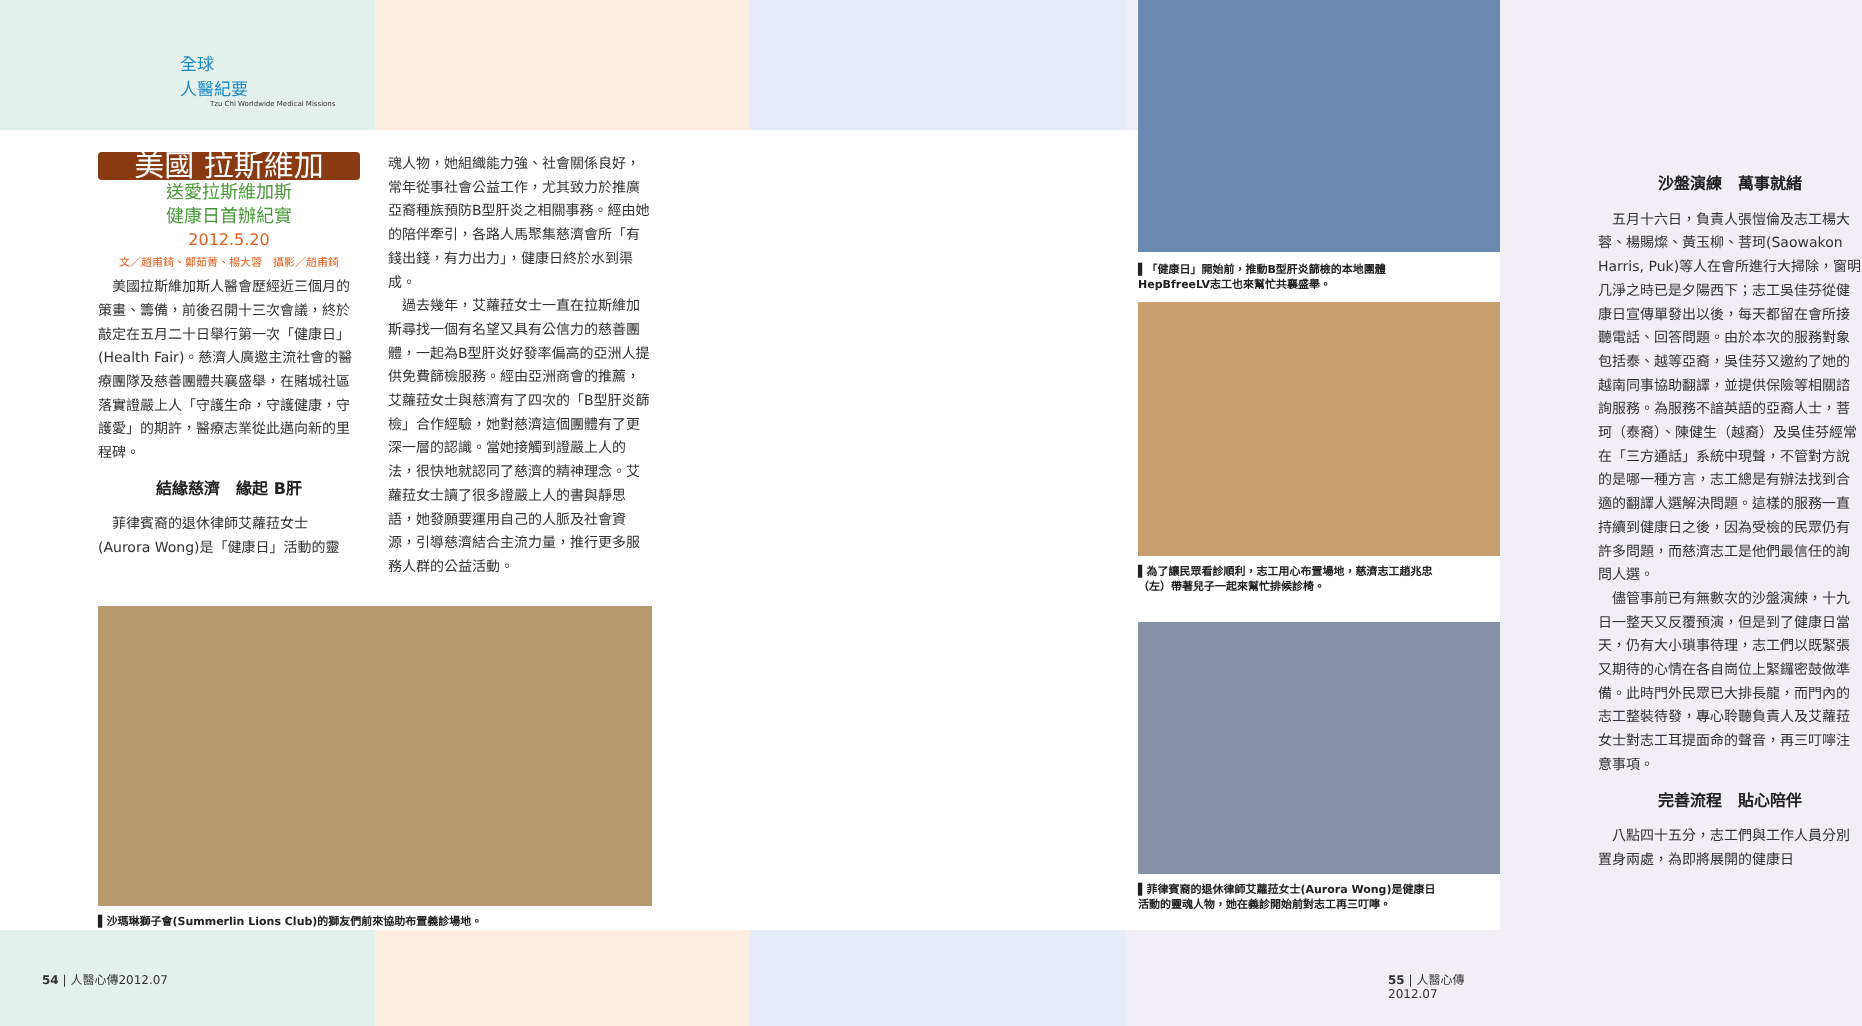全球
人醫紀要
Tzu Chi Worldwide Medical Missions
美國 拉斯維加
送愛拉斯維加斯
健康日首辦紀實
2012.5.20
文／趙甫錡、鄭茹菁、楊大蓉　攝影／趙甫錡
美國拉斯維加斯人醫會歷經近三個月的策畫、籌備，前後召開十三次會議，終於敲定在五月二十日舉行第一次「健康日」(Health Fair)。慈濟人廣邀主流社會的醫療團隊及慈善團體共襄盛舉，在賭城社區落實證嚴上人「守護生命，守護健康，守護愛」的期許，醫療志業從此邁向新的里程碑。
結緣慈濟　緣起 B肝
菲律賓裔的退休律師艾蘿菈女士(Aurora Wong)是「健康日」活動的靈
魂人物，她組織能力強、社會關係良好，常年從事社會公益工作，尤其致力於推廣亞裔種族預防B型肝炎之相關事務。經由她的陪伴牽引，各路人馬聚集慈濟會所「有錢出錢，有力出力」，健康日終於水到渠成。
過去幾年，艾蘿菈女士一直在拉斯維加斯尋找一個有名望又具有公信力的慈善團體，一起為B型肝炎好發率偏高的亞洲人提供免費篩檢服務。經由亞洲商會的推薦，艾蘿菈女士與慈濟有了四次的「B型肝炎篩檢」合作經驗，她對慈濟這個團體有了更深一層的認識。當她接觸到證嚴上人的法，很快地就認同了慈濟的精神理念。艾蘿菈女士讀了很多證嚴上人的書與靜思語，她發願要運用自己的人脈及社會資源，引導慈濟結合主流力量，推行更多服務人群的公益活動。
▌沙瑪琳獅子會(Summerlin Lions Club)的獅友們前來協助布置義診場地。
54 | 人醫心傳2012.07
沙盤演練　萬事就緒
五月十六日，負責人張愷倫及志工楊大蓉、楊賜燦、黃玉柳、菩珂(Saowakon Harris, Puk)等人在會所進行大掃除，窗明几淨之時已是夕陽西下；志工吳佳芬從健康日宣傳單發出以後，每天都留在會所接聽電話、回答問題。由於本次的服務對象包括泰、越等亞裔，吳佳芬又邀約了她的越南同事協助翻譯，並提供保險等相關諮詢服務。為服務不諳英語的亞裔人士，菩珂（泰裔）、陳健生（越裔）及吳佳芬經常在「三方通話」系統中現聲，不管對方說的是哪一種方言，志工總是有辦法找到合適的翻譯人選解決問題。這樣的服務一直持續到健康日之後，因為受檢的民眾仍有許多問題，而慈濟志工是他們最信任的詢問人選。
儘管事前已有無數次的沙盤演練，十九日一整天又反覆預演，但是到了健康日當天，仍有大小瑣事待理，志工們以既緊張又期待的心情在各自崗位上緊鑼密鼓做準備。此時門外民眾已大排長龍，而門內的志工整裝待發，專心聆聽負責人及艾蘿菈女士對志工耳提面命的聲音，再三叮嚀注意事項。
完善流程　貼心陪伴
八點四十五分，志工們與工作人員分別置身兩處，為即將展開的健康日
▌「健康日」開始前，推動B型肝炎篩檢的本地團體HepBfreeLV志工也來幫忙共襄盛舉。
▌為了讓民眾看診順利，志工用心布置場地，慈濟志工趙兆忠（左）帶著兒子一起來幫忙排候診椅。
▌菲律賓裔的退休律師艾蘿菈女士(Aurora Wong)是健康日活動的靈魂人物，她在義診開始前對志工再三叮嚀。
55 | 人醫心傳2012.07